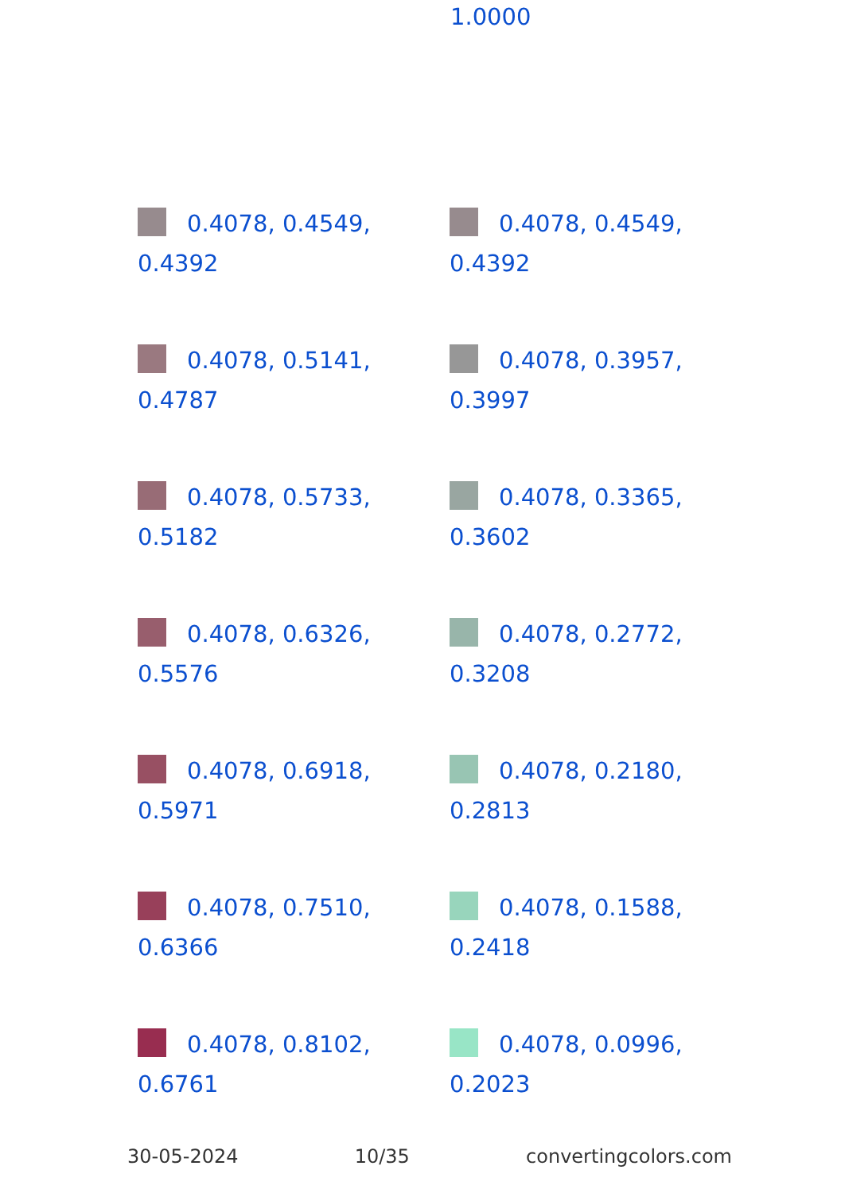1.0000
0.4078, 0.4549, 0.4392
0.4078, 0.4549, 0.4392
0.4078, 0.5141, 0.4787
0.4078, 0.3957, 0.3997
0.4078, 0.5733, 0.5182
0.4078, 0.3365, 0.3602
0.4078, 0.6326, 0.5576
0.4078, 0.2772, 0.3208
0.4078, 0.6918, 0.5971
0.4078, 0.2180, 0.2813
0.4078, 0.7510, 0.6366
0.4078, 0.1588, 0.2418
0.4078, 0.8102, 0.6761
0.4078, 0.0996, 0.2023
30-05-2024 10/35 convertingcolors.com